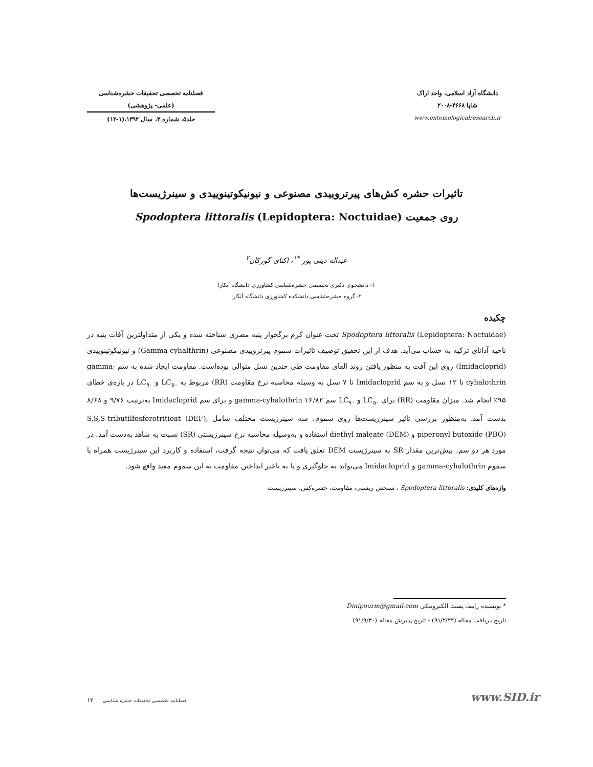دانشگاه آزاد اسلامی، واحد اراک
شاپا ۴۶۶۸-۲۰۰۸
www.entomologicalresearch.ir
فصلنامه تخصصی تحقیقات حشره‌شناسی
(علمی- پژوهشی)
جلد۵، شماره ۳، سال ۱۳۹۲،(۱-۱۲)
تاثیرات حشره کش‌های پیرتروییدی مصنوعی و نیونیکوتینوییدی و سینرژیست‌ها
روی جمعیت Spodoptera littoralis (Lepidoptera: Noctuidae)
عبداله دینی پور <sup>*۱</sup>، اکتای گورکان<sup>۲</sup>
۱- دانشجوی دکتری تخصصی حشره‌شناسی کشاورزی دانشگاه آنکارا
۲- گروه حشره‌شناسی دانشکده کشاورزی دانشگاه آنکارا
چکیده
Spodoptera littoralis (Lepidoptera: Noctuidae) تحت عنوان کرم برگخوار پنبه مصری شناخته شده و یکی از متداولترین آفات پنبه در ناحیه آدانای ترکیه به حساب می‌آید. هدف از این تحقیق توصیف تاثیرات سموم پیرتروییدی مصنوعی (Gamma-cyhalthrin) و نیونیکوتینوییدی (Imidacloprid) روی این آفت به منظور یافتن روند القای مقاومت طی چندین نسل متوالی بوده‌است. مقاومت ایجاد شده به سم gamma-cyhalothrin تا ۱۲ نسل و به سم Imidacloprid تا ۷ نسل به وسیله محاسبه نرخ مقاومت (RR) مربوط به LC<sub>۵۰</sub> و LC<sub>۹۰</sub> در بازه‌ی خطای ۹۵٪ انجام شد. میزان مقاومت (RR) برای LC<sub>۵۰</sub> و LC<sub>۹۰</sub> سم gamma-cyhalothrin ۱۶/۸۲ و برای سم Imidacloprid به‌ترتیب ۹/۷۶ و ۸/۶۸ بدست آمد. به‌منظور بررسی تاثیر سینرژیست‌ها روی سموم، سه سینرژیست مختلف شامل S,S,S-tributilfosforotritioat (DEF), piperonyl butoxide (PBO) و diethyl maleate (DEM) استفاده و به‌وسیله محاسبه نرخ سینرژیستی (SR) نسبت به شاهد به‌دست آمد. در مورد هر دو سم، بیش‌ترین مقدار SR به سینرژیست DEM تعلق یافت که می‌توان نتیجه گرفت، استفاده و کاربرد این سینرژیست همراه با سموم gamma-cyhalothrin و Imidacloprid می‌تواند به جلوگیری و یا به تاخیر انداختن مقاومت به این سموم مفید واقع شود.
واژه‌های کلیدی: Spodoptera littoralis ، سنجش زیستی، مقاومت، حشره‌کش، سینرژیست
* نویسنده رابط، پست الکترونیکی Dinipourm@gmail.com
تاریخ دریافت مقاله (۹۱/۲/۲۲) - تاریخ پذیرش مقاله (۹۱/۹/۳۰)
۱۲ فصلنامه تخصصی تحقیقات حشره شناسی
www.SID.ir